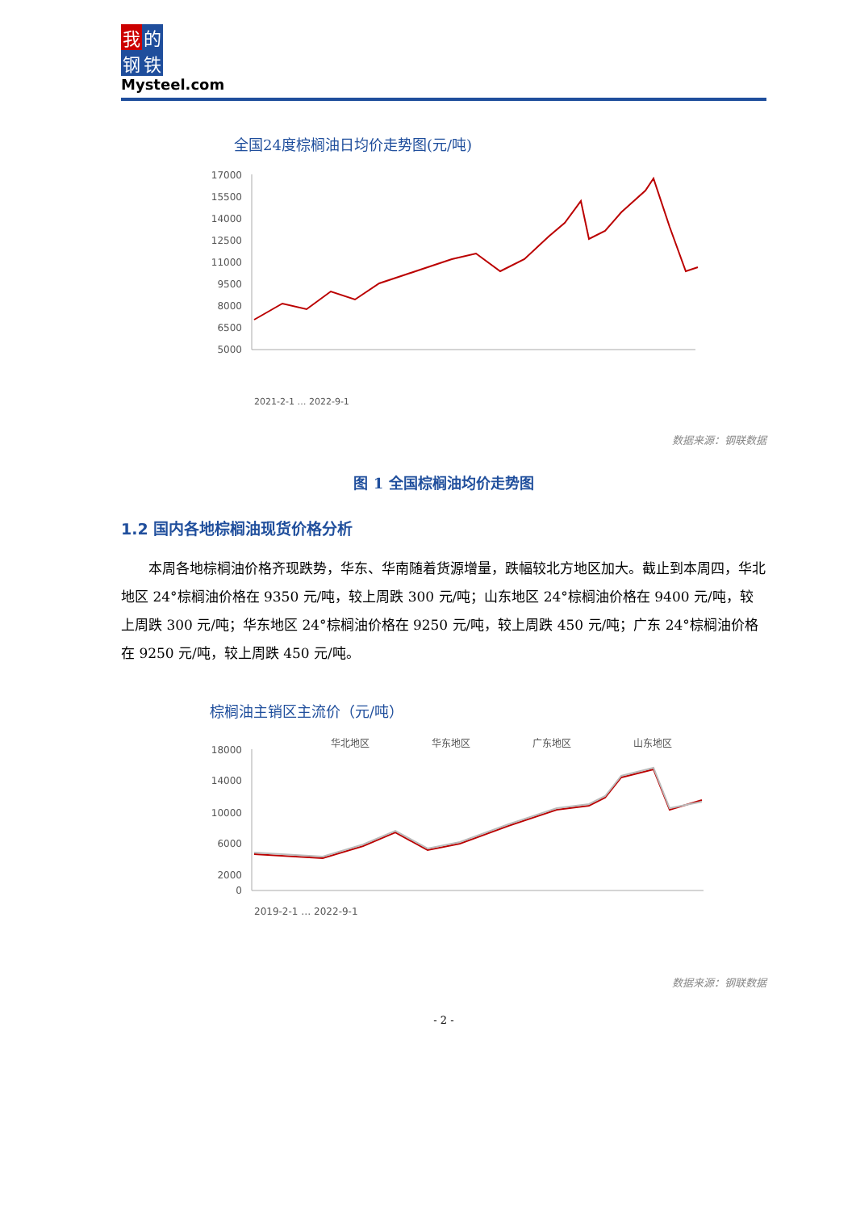我的
钢铁
Mysteel.com
全国24度棕榈油日均价走势图(元/吨)
17000
15500
14000
12500
11000
9500
8000
6500
5000
2021-2-1 … 2022-9-1
数据来源：钢联数据
图 1 全国棕榈油均价走势图
1.2 国内各地棕榈油现货价格分析
本周各地棕榈油价格齐现跌势，华东、华南随着货源增量，跌幅较北方地区加大。截止到本周四，华北地区 24°棕榈油价格在 9350 元/吨，较上周跌 300 元/吨；山东地区 24°棕榈油价格在 9400 元/吨，较上周跌 300 元/吨；华东地区 24°棕榈油价格在 9250 元/吨，较上周跌 450 元/吨；广东 24°棕榈油价格在 9250 元/吨，较上周跌 450 元/吨。
棕榈油主销区主流价（元/吨）
华北地区
华东地区
广东地区
山东地区
18000
14000
10000
6000
2000
0
2019-2-1 … 2022-9-1
数据来源：钢联数据
- 2 -